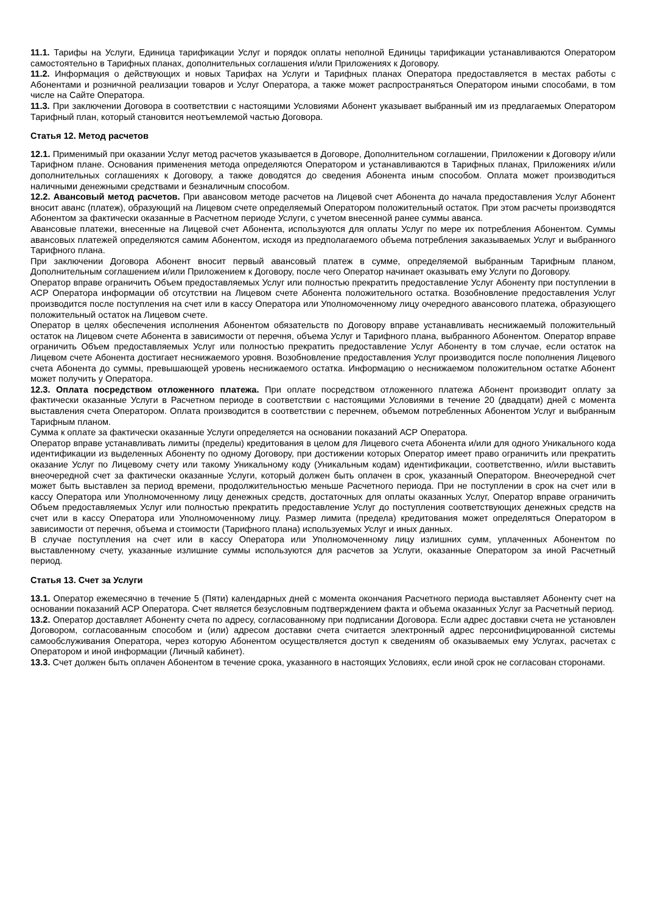11.1. Тарифы на Услуги, Единица тарификации Услуг и порядок оплаты неполной Единицы тарификации устанавливаются Оператором самостоятельно в Тарифных планах, дополнительных соглашения и/или Приложениях к Договору.
11.2. Информация о действующих и новых Тарифах на Услуги и Тарифных планах Оператора предоставляется в местах работы с Абонентами и розничной реализации товаров и Услуг Оператора, а также может распространяться Оператором иными способами, в том числе на Сайте Оператора.
11.3. При заключении Договора в соответствии с настоящими Условиями Абонент указывает выбранный им из предлагаемых Оператором Тарифный план, который становится неотъемлемой частью Договора.
Статья 12. Метод расчетов
12.1. Применимый при оказании Услуг метод расчетов указывается в Договоре, Дополнительном соглашении, Приложении к Договору и/или Тарифном плане. Основания применения метода определяются Оператором и устанавливаются в Тарифных планах, Приложениях и/или дополнительных соглашениях к Договору, а также доводятся до сведения Абонента иным способом. Оплата может производиться наличными денежными средствами и безналичным способом.
12.2. Авансовый метод расчетов. При авансовом методе расчетов на Лицевой счет Абонента до начала предоставления Услуг Абонент вносит аванс (платеж), образующий на Лицевом счете определяемый Оператором положительный остаток. При этом расчеты производятся Абонентом за фактически оказанные в Расчетном периоде Услуги, с учетом внесенной ранее суммы аванса.
Авансовые платежи, внесенные на Лицевой счет Абонента, используются для оплаты Услуг по мере их потребления Абонентом. Суммы авансовых платежей определяются самим Абонентом, исходя из предполагаемого объема потребления заказываемых Услуг и выбранного Тарифного плана.
При заключении Договора Абонент вносит первый авансовый платеж в сумме, определяемой выбранным Тарифным планом, Дополнительным соглашением и/или Приложением к Договору, после чего Оператор начинает оказывать ему Услуги по Договору.
Оператор вправе ограничить Объем предоставляемых Услуг или полностью прекратить предоставление Услуг Абоненту при поступлении в АСР Оператора информации об отсутствии на Лицевом счете Абонента положительного остатка. Возобновление предоставления Услуг производится после поступления на счет или в кассу Оператора или Уполномоченному лицу очередного авансового платежа, образующего положительный остаток на Лицевом счете.
Оператор в целях обеспечения исполнения Абонентом обязательств по Договору вправе устанавливать неснижаемый положительный остаток на Лицевом счете Абонента в зависимости от перечня, объема Услуг и Тарифного плана, выбранного Абонентом. Оператор вправе ограничить Объем предоставляемых Услуг или полностью прекратить предоставление Услуг Абоненту в том случае, если остаток на Лицевом счете Абонента достигает неснижаемого уровня. Возобновление предоставления Услуг производится после пополнения Лицевого счета Абонента до суммы, превышающей уровень неснижаемого остатка. Информацию о неснижаемом положительном остатке Абонент может получить у Оператора.
12.3. Оплата посредством отложенного платежа. При оплате посредством отложенного платежа Абонент производит оплату за фактически оказанные Услуги в Расчетном периоде в соответствии с настоящими Условиями в течение 20 (двадцати) дней с момента выставления счета Оператором. Оплата производится в соответствии с перечнем, объемом потребленных Абонентом Услуг и выбранным Тарифным планом.
Сумма к оплате за фактически оказанные Услуги определяется на основании показаний АСР Оператора.
Оператор вправе устанавливать лимиты (пределы) кредитования в целом для Лицевого счета Абонента и/или для одного Уникального кода идентификации из выделенных Абоненту по одному Договору, при достижении которых Оператор имеет право ограничить или прекратить оказание Услуг по Лицевому счету или такому Уникальному коду (Уникальным кодам) идентификации, соответственно, и/или выставить внеочередной счет за фактически оказанные Услуги, который должен быть оплачен в срок, указанный Оператором. Внеочередной счет может быть выставлен за период времени, продолжительностью меньше Расчетного периода. При не поступлении в срок на счет или в кассу Оператора или Уполномоченному лицу денежных средств, достаточных для оплаты оказанных Услуг, Оператор вправе ограничить Объем предоставляемых Услуг или полностью прекратить предоставление Услуг до поступления соответствующих денежных средств на счет или в кассу Оператора или Уполномоченному лицу. Размер лимита (предела) кредитования может определяться Оператором в зависимости от перечня, объема и стоимости (Тарифного плана) используемых Услуг и иных данных.
В случае поступления на счет или в кассу Оператора или Уполномоченному лицу излишних сумм, уплаченных Абонентом по выставленному счету, указанные излишние суммы используются для расчетов за Услуги, оказанные Оператором за иной Расчетный период.
Статья 13. Счет за Услуги
13.1. Оператор ежемесячно в течение 5 (Пяти) календарных дней с момента окончания Расчетного периода выставляет Абоненту счет на основании показаний АСР Оператора. Счет является безусловным подтверждением факта и объема оказанных Услуг за Расчетный период.
13.2. Оператор доставляет Абоненту счета по адресу, согласованному при подписании Договора. Если адрес доставки счета не установлен Договором, согласованным способом и (или) адресом доставки счета считается электронный адрес персонифицированной системы самообслуживания Оператора, через которую Абонентом осуществляется доступ к сведениям об оказываемых ему Услугах, расчетах с Оператором и иной информации (Личный кабинет).
13.3. Счет должен быть оплачен Абонентом в течение срока, указанного в настоящих Условиях, если иной срок не согласован сторонами.